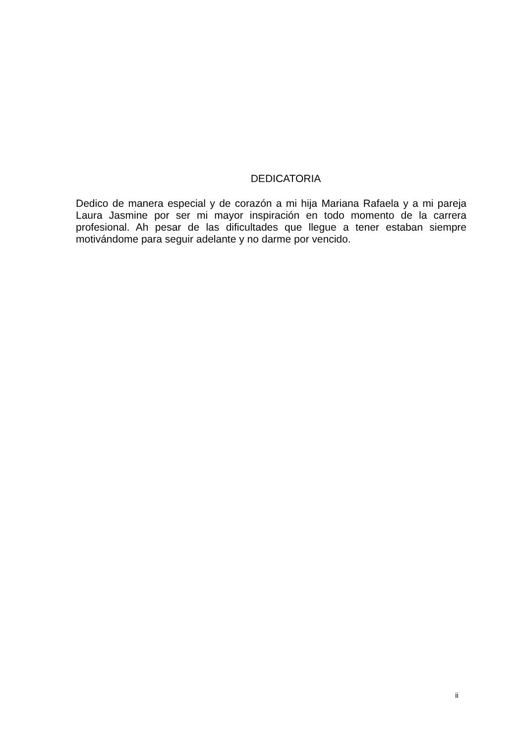DEDICATORIA
Dedico de manera especial y de corazón a mi hija Mariana Rafaela y a mi pareja Laura Jasmine por ser mi mayor inspiración en todo momento de la carrera profesional. Ah pesar de las dificultades que llegue a tener estaban siempre motivándome para seguir adelante y no darme por vencido.
ii